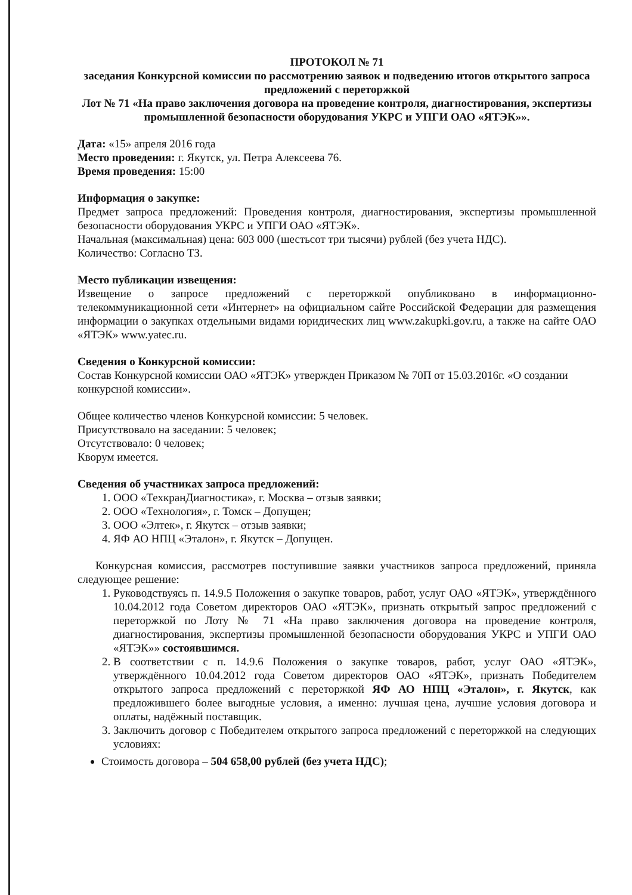ПРОТОКОЛ № 71
заседания Конкурсной комиссии по рассмотрению заявок и подведению итогов открытого запроса предложений с переторжкой
Лот № 71 «На право заключения договора на проведение контроля, диагностирования, экспертизы промышленной безопасности оборудования УКРС и УПГИ ОАО «ЯТЭК»».
Дата: «15» апреля 2016 года
Место проведения: г. Якутск, ул. Петра Алексеева 76.
Время проведения: 15:00
Информация о закупке:
Предмет запроса предложений: Проведения контроля, диагностирования, экспертизы промышленной безопасности оборудования УКРС и УПГИ ОАО «ЯТЭК».
Начальная (максимальная) цена: 603 000 (шестьсот три тысячи) рублей (без учета НДС).
Количество: Согласно ТЗ.
Место публикации извещения:
Извещение о запросе предложений с переторжкой опубликовано в информационно-телекоммуникационной сети «Интернет» на официальном сайте Российской Федерации для размещения информации о закупках отдельными видами юридических лиц www.zakupki.gov.ru, а также на сайте ОАО «ЯТЭК» www.yatec.ru.
Сведения о Конкурсной комиссии:
Состав Конкурсной комиссии ОАО «ЯТЭК» утвержден Приказом № 70П от 15.03.2016г. «О создании конкурсной комиссии».
Общее количество членов Конкурсной комиссии: 5 человек.
Присутствовало на заседании: 5 человек;
Отсутствовало: 0 человек;
Кворум имеется.
Сведения об участниках запроса предложений:
1. ООО «ТехкранДиагностика», г. Москва – отзыв заявки;
2. ООО «Технология», г. Томск – Допущен;
3. ООО «Элтек», г. Якутск – отзыв заявки;
4. ЯФ АО НПЦ «Эталон», г. Якутск – Допущен.
Конкурсная комиссия, рассмотрев поступившие заявки участников запроса предложений, приняла следующее решение:
1. Руководствуясь п. 14.9.5 Положения о закупке товаров, работ, услуг ОАО «ЯТЭК», утверждённого 10.04.2012 года Советом директоров ОАО «ЯТЭК», признать открытый запрос предложений с переторжкой по Лоту № 71 «На право заключения договора на проведение контроля, диагностирования, экспертизы промышленной безопасности оборудования УКРС и УПГИ ОАО «ЯТЭК»» состоявшимся.
2. В соответствии с п. 14.9.6 Положения о закупке товаров, работ, услуг ОАО «ЯТЭК», утверждённого 10.04.2012 года Советом директоров ОАО «ЯТЭК», признать Победителем открытого запроса предложений с переторжкой ЯФ АО НПЦ «Эталон», г. Якутск, как предложившего более выгодные условия, а именно: лучшая цена, лучшие условия договора и оплаты, надёжный поставщик.
3. Заключить договор с Победителем открытого запроса предложений с переторжкой на следующих условиях:
Стоимость договора – 504 658,00 рублей (без учета НДС);